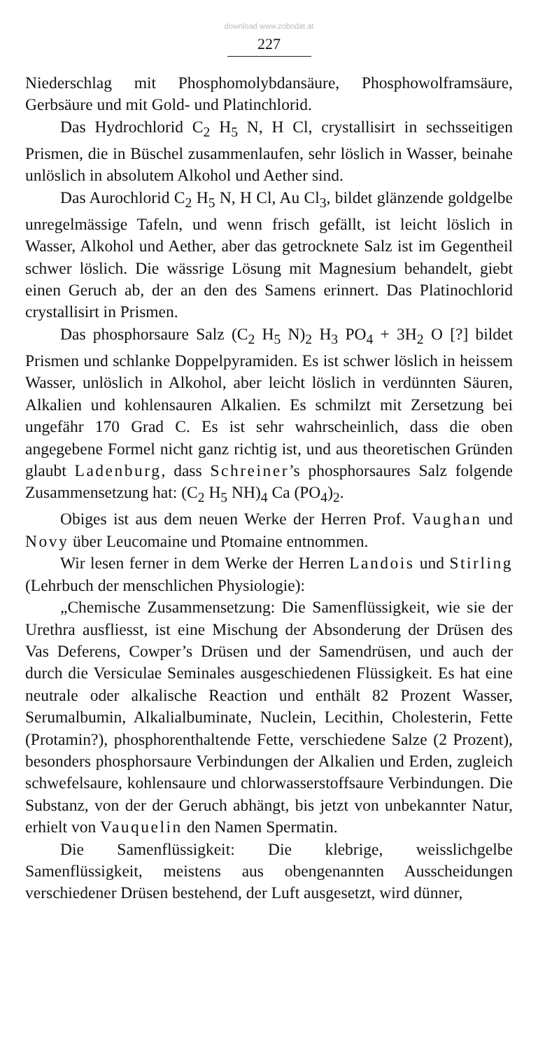download www.zobodat.at
227
Niederschlag mit Phosphomolybdansäure, Phosphowolframsäure, Gerbsäure und mit Gold- und Platinchlorid.
Das Hydrochlorid C<sub>2</sub> H<sub>5</sub> N, H Cl, crystallisirt in sechsseitigen Prismen, die in Büschel zusammenlaufen, sehr löslich in Wasser, beinahe unlöslich in absolutem Alkohol und Aether sind.
Das Aurochlorid C<sub>2</sub> H<sub>5</sub> N, H Cl, Au Cl<sub>3</sub>, bildet glänzende goldgelbe unregelmässige Tafeln, und wenn frisch gefällt, ist leicht löslich in Wasser, Alkohol und Aether, aber das getrocknete Salz ist im Gegentheil schwer löslich. Die wässrige Lösung mit Magnesium behandelt, giebt einen Geruch ab, der an den des Samens erinnert. Das Platinochlorid crystallisirt in Prismen.
Das phosphorsaure Salz (C<sub>2</sub> H<sub>5</sub> N)<sub>2</sub> H<sub>3</sub> PO<sub>4</sub> + 3H<sub>2</sub> O [?] bildet Prismen und schlanke Doppelpyramiden. Es ist schwer löslich in heissem Wasser, unlöslich in Alkohol, aber leicht löslich in verdünnten Säuren, Alkalien und kohlensauren Alkalien. Es schmilzt mit Zersetzung bei ungefähr 170 Grad C. Es ist sehr wahrscheinlich, dass die oben angegebene Formel nicht ganz richtig ist, und aus theoretischen Gründen glaubt Ladenburg, dass Schreiner’s phosphorsaures Salz folgende Zusammensetzung hat: (C<sub>2</sub> H<sub>5</sub> NH)<sub>4</sub> Ca (PO<sub>4</sub>)<sub>2</sub>.
Obiges ist aus dem neuen Werke der Herren Prof. Vaughan und Novy über Leucomaine und Ptomaine entnommen.
Wir lesen ferner in dem Werke der Herren Landois und Stirling (Lehrbuch der menschlichen Physiologie):
„Chemische Zusammensetzung: Die Samenflüssigkeit, wie sie der Urethra ausfliesst, ist eine Mischung der Absonderung der Drüsen des Vas Deferens, Cowper’s Drüsen und der Samendrüsen, und auch der durch die Versiculae Seminales ausgeschiedenen Flüssigkeit. Es hat eine neutrale oder alkalische Reaction und enthält 82 Prozent Wasser, Serumalbumin, Alkalialbuminate, Nuclein, Lecithin, Cholesterin, Fette (Protamin?), phosphorenthaltende Fette, verschiedene Salze (2 Prozent), besonders phosphorsaure Verbindungen der Alkalien und Erden, zugleich schwefelsaure, kohlensaure und chlorwasserstoffsaure Verbindungen. Die Substanz, von der der Geruch abhängt, bis jetzt von unbekannter Natur, erhielt von Vauquelin den Namen Spermatin.
Die Samenflüssigkeit: Die klebrige, weisslichgelbe Samenflüssigkeit, meistens aus obengenannten Ausscheidungen verschiedener Drüsen bestehend, der Luft ausgesetzt, wird dünner,